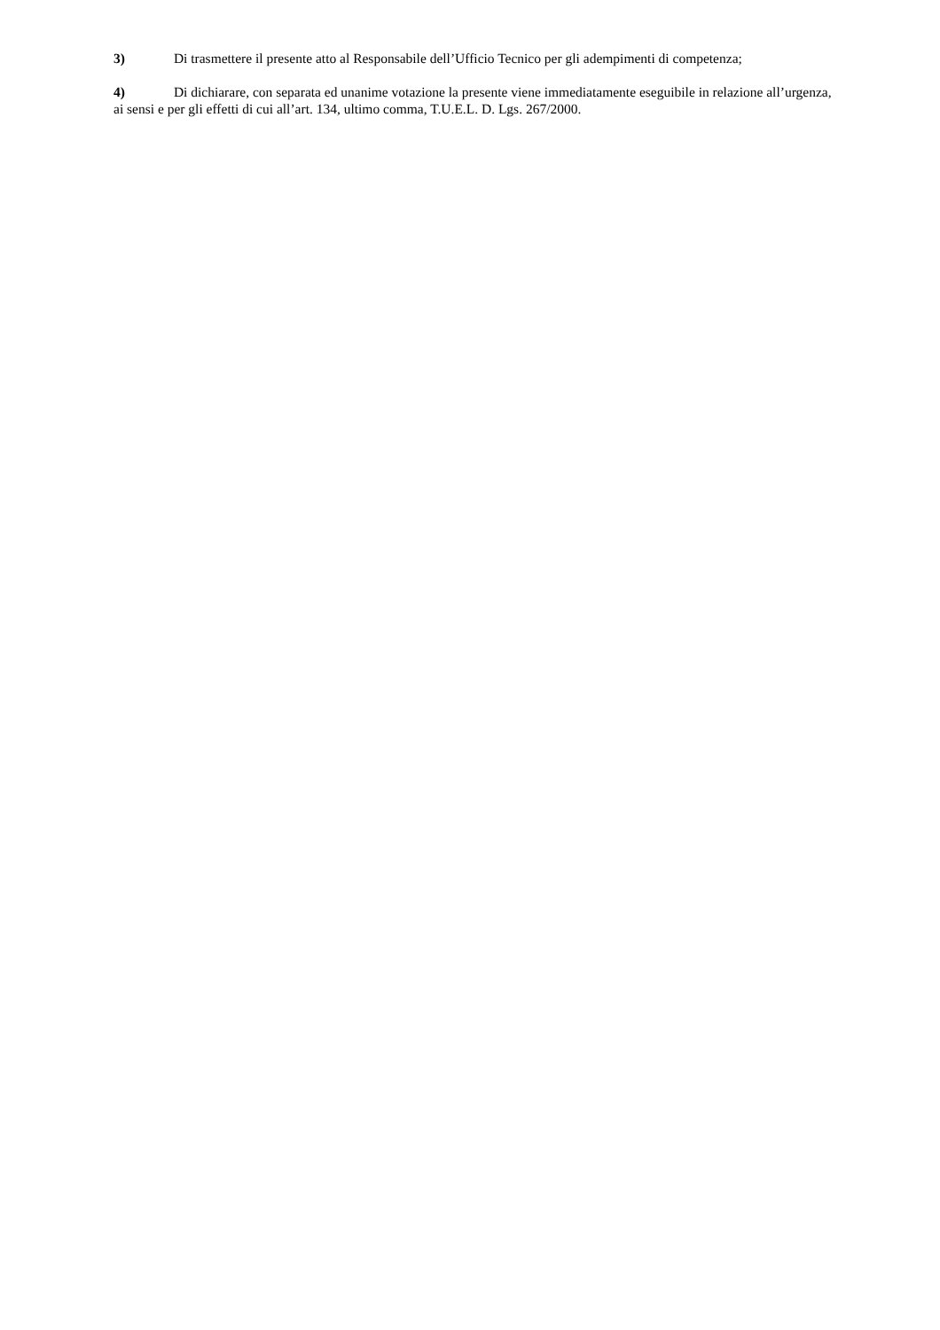3) Di trasmettere il presente atto al Responsabile dell’Ufficio Tecnico per gli adempimenti di competenza;
4) Di dichiarare, con separata ed unanime votazione la presente viene immediatamente eseguibile in relazione all’urgenza, ai sensi e per gli effetti di cui all’art. 134, ultimo comma, T.U.E.L. D. Lgs. 267/2000.